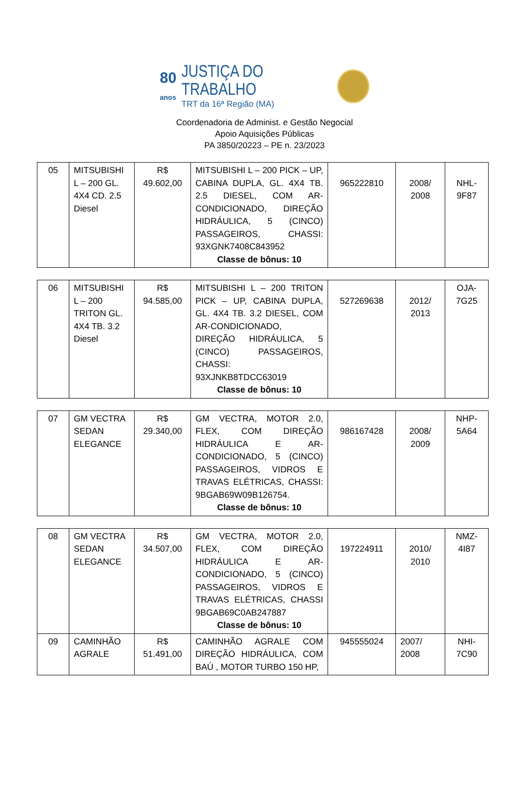80
anos
JUSTIÇA DO TRABALHO
TRT da 16ª Região (MA)
Coordenadoria de Administ. e Gestão Negocial
Apoio Aquisições Públicas
PA 3850/20223 – PE n. 23/2023
| 05 | MITSUBISHI L – 200 GL. 4X4 CD. 2.5 Diesel | R$ 49.602,00 | MITSUBISHI L – 200 PICK – UP, CABINA DUPLA, GL. 4X4 TB. 2.5 DIESEL, COM AR-CONDICIONADO, DIREÇÃO HIDRÁULICA, 5 (CINCO) PASSAGEIROS, CHASSI: 93XGNK7408C843952 Classe de bônus: 10 | 965222810 | 2008/ 2008 | NHL-9F87 |
| 06 | MITSUBISHI L – 200 TRITON GL. 4X4 TB. 3.2 Diesel | R$ 94.585,00 | MITSUBISHI L – 200 TRITON PICK – UP, CABINA DUPLA, GL. 4X4 TB. 3.2 DIESEL, COM AR-CONDICIONADO, DIREÇÃO HIDRÁULICA, 5 (CINCO) PASSAGEIROS, CHASSI: 93XJNKB8TDCC63019 Classe de bônus: 10 | 527269638 | 2012/ 2013 | OJA-7G25 |
| 07 | GM VECTRA SEDAN ELEGANCE | R$ 29.340,00 | GM VECTRA, MOTOR 2.0, FLEX, COM DIREÇÃO HIDRÁULICA E AR-CONDICIONADO, 5 (CINCO) PASSAGEIROS, VIDROS E TRAVAS ELÉTRICAS, CHASSI: 9BGAB69W09B126754. Classe de bônus: 10 | 986167428 | 2008/ 2009 | NHP-5A64 |
| 08 | GM VECTRA SEDAN ELEGANCE | R$ 34.507,00 | GM VECTRA, MOTOR 2.0, FLEX, COM DIREÇÃO HIDRÁULICA E AR-CONDICIONADO, 5 (CINCO) PASSAGEIROS, VIDROS E TRAVAS ELÉTRICAS, CHASSI 9BGAB69C0AB247887 Classe de bônus: 10 | 197224911 | 2010/ 2010 | NMZ-4I87 |
| 09 | CAMINHÃO AGRALE | R$ 51.491,00 | CAMINHÃO AGRALE COM DIREÇÃO HIDRÁULICA, COM BAÚ , MOTOR TURBO 150 HP, | 945555024 | 2007/ 2008 | NHI-7C90 |